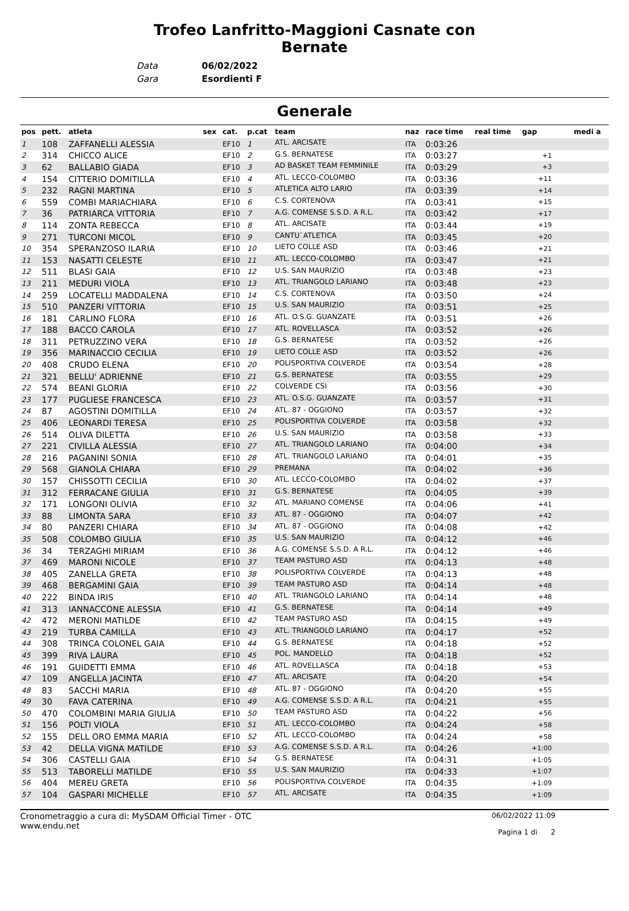Trofeo Lanfritto-Maggioni Casnate con
Bernate
Data 06/02/2022
Gara Esordienti F
Generale
| pos | pett. | atleta | sex | cat. | p.cat | team | naz | race time | real time | gap | medi a |
| --- | --- | --- | --- | --- | --- | --- | --- | --- | --- | --- | --- |
| 1 | 108 | ZAFFANELLI ALESSIA | | EF10 | 1 | ATL. ARCISATE | ITA | 0:03:26 | | | |
| 2 | 314 | CHICCO ALICE | | EF10 | 2 | G.S. BERNATESE | ITA | 0:03:27 | | +1 | |
| 3 | 62 | BALLABIO GIADA | | EF10 | 3 | AD BASKET TEAM FEMMINILE | ITA | 0:03:29 | | +3 | |
| 4 | 154 | CITTERIO DOMITILLA | | EF10 | 4 | ATL. LECCO-COLOMBO | ITA | 0:03:36 | | +11 | |
| 5 | 232 | RAGNI MARTINA | | EF10 | 5 | ATLETICA ALTO LARIO | ITA | 0:03:39 | | +14 | |
| 6 | 559 | COMBI MARIACHIARA | | EF10 | 6 | C.S. CORTENOVA | ITA | 0:03:41 | | +15 | |
| 7 | 36 | PATRIARCA VITTORIA | | EF10 | 7 | A.G. COMENSE S.S.D. A R.L. | ITA | 0:03:42 | | +17 | |
| 8 | 114 | ZONTA REBECCA | | EF10 | 8 | ATL. ARCISATE | ITA | 0:03:44 | | +19 | |
| 9 | 271 | TURCONI MICOL | | EF10 | 9 | CANTU`ATLETICA | ITA | 0:03:45 | | +20 | |
| 10 | 354 | SPERANZOSO ILARIA | | EF10 | 10 | LIETO COLLE ASD | ITA | 0:03:46 | | +21 | |
| 11 | 153 | NASATTI CELESTE | | EF10 | 11 | ATL. LECCO-COLOMBO | ITA | 0:03:47 | | +21 | |
| 12 | 511 | BLASI GAIA | | EF10 | 12 | U.S. SAN MAURIZIO | ITA | 0:03:48 | | +23 | |
| 13 | 211 | MEDURI VIOLA | | EF10 | 13 | ATL. TRIANGOLO LARIANO | ITA | 0:03:48 | | +23 | |
| 14 | 259 | LOCATELLI MADDALENA | | EF10 | 14 | C.S. CORTENOVA | ITA | 0:03:50 | | +24 | |
| 15 | 510 | PANZERI VITTORIA | | EF10 | 15 | U.S. SAN MAURIZIO | ITA | 0:03:51 | | +25 | |
| 16 | 181 | CARLINO FLORA | | EF10 | 16 | ATL. O.S.G. GUANZATE | ITA | 0:03:51 | | +26 | |
| 17 | 188 | BACCO CAROLA | | EF10 | 17 | ATL. ROVELLASCA | ITA | 0:03:52 | | +26 | |
| 18 | 311 | PETRUZZINO VERA | | EF10 | 18 | G.S. BERNATESE | ITA | 0:03:52 | | +26 | |
| 19 | 356 | MARINACCIO CECILIA | | EF10 | 19 | LIETO COLLE ASD | ITA | 0:03:52 | | +26 | |
| 20 | 408 | CRUDO ELENA | | EF10 | 20 | POLISPORTIVA COLVERDE | ITA | 0:03:54 | | +28 | |
| 21 | 321 | BELLU' ADRIENNE | | EF10 | 21 | G.S. BERNATESE | ITA | 0:03:55 | | +29 | |
| 22 | 574 | BEANI GLORIA | | EF10 | 22 | COLVERDE CSI | ITA | 0:03:56 | | +30 | |
| 23 | 177 | PUGLIESE FRANCESCA | | EF10 | 23 | ATL. O.S.G. GUANZATE | ITA | 0:03:57 | | +31 | |
| 24 | 87 | AGOSTINI DOMITILLA | | EF10 | 24 | ATL. 87 - OGGIONO | ITA | 0:03:57 | | +32 | |
| 25 | 406 | LEONARDI TERESA | | EF10 | 25 | POLISPORTIVA COLVERDE | ITA | 0:03:58 | | +32 | |
| 26 | 514 | OLIVA DILETTA | | EF10 | 26 | U.S. SAN MAURIZIO | ITA | 0:03:58 | | +33 | |
| 27 | 221 | CIVILLA ALESSIA | | EF10 | 27 | ATL. TRIANGOLO LARIANO | ITA | 0:04:00 | | +34 | |
| 28 | 216 | PAGANINI SONIA | | EF10 | 28 | ATL. TRIANGOLO LARIANO | ITA | 0:04:01 | | +35 | |
| 29 | 568 | GIANOLA CHIARA | | EF10 | 29 | PREMANA | ITA | 0:04:02 | | +36 | |
| 30 | 157 | CHISSOTTI CECILIA | | EF10 | 30 | ATL. LECCO-COLOMBO | ITA | 0:04:02 | | +37 | |
| 31 | 312 | FERRACANE GIULIA | | EF10 | 31 | G.S. BERNATESE | ITA | 0:04:05 | | +39 | |
| 32 | 171 | LONGONI OLIVIA | | EF10 | 32 | ATL. MARIANO COMENSE | ITA | 0:04:06 | | +41 | |
| 33 | 88 | LIMONTA SARA | | EF10 | 33 | ATL. 87 - OGGIONO | ITA | 0:04:07 | | +42 | |
| 34 | 80 | PANZERI CHIARA | | EF10 | 34 | ATL. 87 - OGGIONO | ITA | 0:04:08 | | +42 | |
| 35 | 508 | COLOMBO GIULIA | | EF10 | 35 | U.S. SAN MAURIZIO | ITA | 0:04:12 | | +46 | |
| 36 | 34 | TERZAGHI MIRIAM | | EF10 | 36 | A.G. COMENSE S.S.D. A R.L. | ITA | 0:04:12 | | +46 | |
| 37 | 469 | MARONI NICOLE | | EF10 | 37 | TEAM PASTURO ASD | ITA | 0:04:13 | | +48 | |
| 38 | 405 | ZANELLA GRETA | | EF10 | 38 | POLISPORTIVA COLVERDE | ITA | 0:04:13 | | +48 | |
| 39 | 468 | BERGAMINI GAIA | | EF10 | 39 | TEAM PASTURO ASD | ITA | 0:04:14 | | +48 | |
| 40 | 222 | BINDA IRIS | | EF10 | 40 | ATL. TRIANGOLO LARIANO | ITA | 0:04:14 | | +48 | |
| 41 | 313 | IANNACCONE ALESSIA | | EF10 | 41 | G.S. BERNATESE | ITA | 0:04:14 | | +49 | |
| 42 | 472 | MERONI MATILDE | | EF10 | 42 | TEAM PASTURO ASD | ITA | 0:04:15 | | +49 | |
| 43 | 219 | TURBA CAMILLA | | EF10 | 43 | ATL. TRIANGOLO LARIANO | ITA | 0:04:17 | | +52 | |
| 44 | 308 | TRINCA COLONEL GAIA | | EF10 | 44 | G.S. BERNATESE | ITA | 0:04:18 | | +52 | |
| 45 | 399 | RIVA LAURA | | EF10 | 45 | POL. MANDELLO | ITA | 0:04:18 | | +52 | |
| 46 | 191 | GUIDETTI EMMA | | EF10 | 46 | ATL. ROVELLASCA | ITA | 0:04:18 | | +53 | |
| 47 | 109 | ANGELLA JACINTA | | EF10 | 47 | ATL. ARCISATE | ITA | 0:04:20 | | +54 | |
| 48 | 83 | SACCHI MARIA | | EF10 | 48 | ATL. 87 - OGGIONO | ITA | 0:04:20 | | +55 | |
| 49 | 30 | FAVA CATERINA | | EF10 | 49 | A.G. COMENSE S.S.D. A R.L. | ITA | 0:04:21 | | +55 | |
| 50 | 470 | COLOMBINI MARIA GIULIA | | EF10 | 50 | TEAM PASTURO ASD | ITA | 0:04:22 | | +56 | |
| 51 | 156 | POLTI VIOLA | | EF10 | 51 | ATL. LECCO-COLOMBO | ITA | 0:04:24 | | +58 | |
| 52 | 155 | DELL ORO EMMA MARIA | | EF10 | 52 | ATL. LECCO-COLOMBO | ITA | 0:04:24 | | +58 | |
| 53 | 42 | DELLA VIGNA MATILDE | | EF10 | 53 | A.G. COMENSE S.S.D. A R.L. | ITA | 0:04:26 | | +1:00 | |
| 54 | 306 | CASTELLI GAIA | | EF10 | 54 | G.S. BERNATESE | ITA | 0:04:31 | | +1:05 | |
| 55 | 513 | TABORELLI MATILDE | | EF10 | 55 | U.S. SAN MAURIZIO | ITA | 0:04:33 | | +1:07 | |
| 56 | 404 | MEREU GRETA | | EF10 | 56 | POLISPORTIVA COLVERDE | ITA | 0:04:35 | | +1:09 | |
| 57 | 104 | GASPARI MICHELLE | | EF10 | 57 | ATL. ARCISATE | ITA | 0:04:35 | | +1:09 | |
Cronometraggio a cura di: MySDAM Official Timer - OTC
www.endu.net
06/02/2022 11:09
Pagina 1 di 2